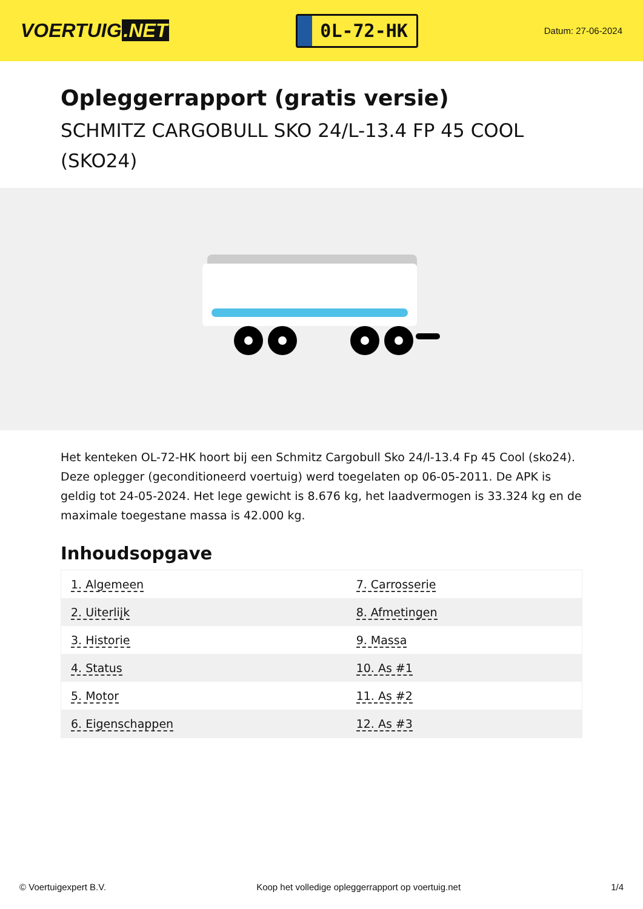VOERTUIG.NET
0L-72-HK
Datum: 27-06-2024
Opleggerrapport (gratis versie)
SCHMITZ CARGOBULL SKO 24/L-13.4 FP 45 COOL (SKO24)
Het kenteken OL-72-HK hoort bij een Schmitz Cargobull Sko 24/l-13.4 Fp 45 Cool (sko24). Deze oplegger (geconditioneerd voertuig) werd toegelaten op 06-05-2011. De APK is geldig tot 24-05-2024. Het lege gewicht is 8.676 kg, het laadvermogen is 33.324 kg en de maximale toegestane massa is 42.000 kg.
Inhoudsopgave
| 1. Algemeen | 7. Carrosserie |
| 2. Uiterlijk | 8. Afmetingen |
| 3. Historie | 9. Massa |
| 4. Status | 10. As #1 |
| 5. Motor | 11. As #2 |
| 6. Eigenschappen | 12. As #3 |
© Voertuigexpert B.V. Koop het volledige opleggerrapport op voertuig.net 1/4